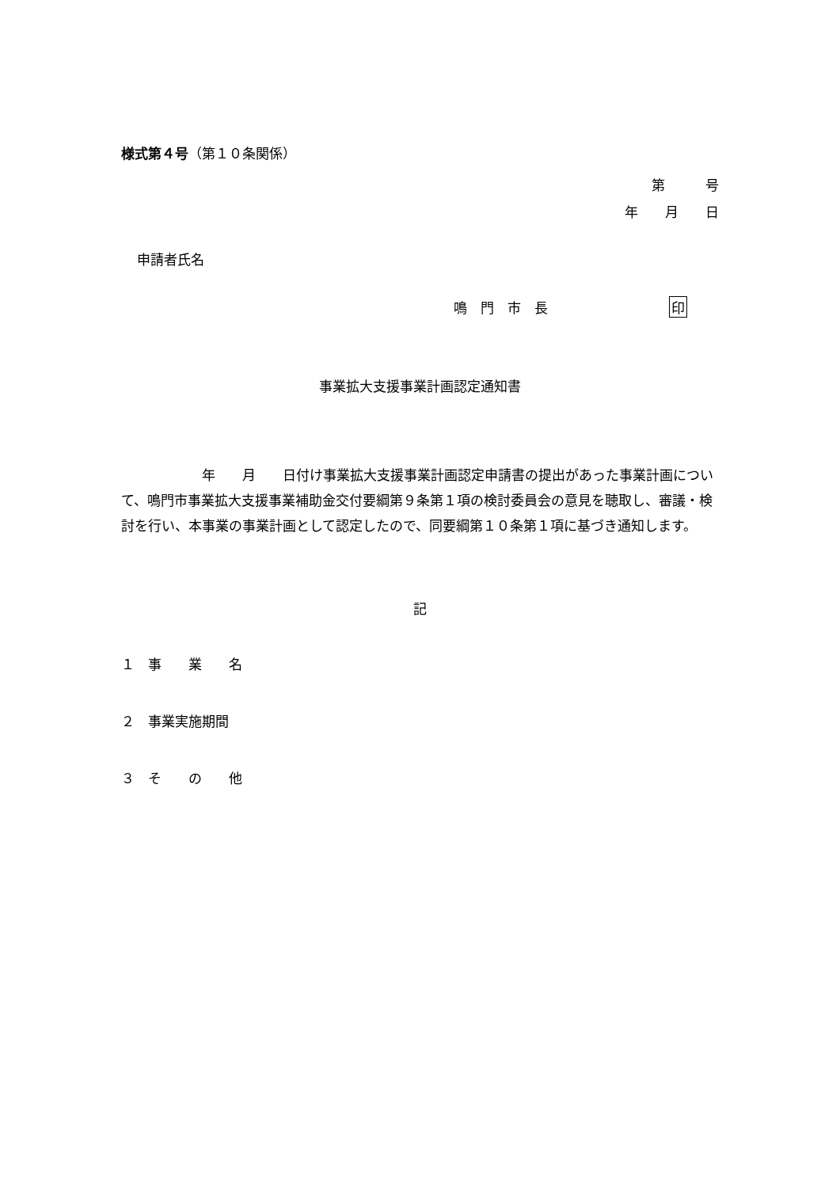様式第４号（第１０条関係）
第　　　号
年　　月　　日
申請者氏名
鳴　門　市　長　　　　　　　　　印
事業拡大支援事業計画認定通知書
　　　　　　年　　月　　日付け事業拡大支援事業計画認定申請書の提出があった事業計画について、鳴門市事業拡大支援事業補助金交付要綱第９条第１項の検討委員会の意見を聴取し、審議・検討を行い、本事業の事業計画として認定したので、同要綱第１０条第１項に基づき通知します。
記
１　事　　業　　名
２　事業実施期間
３　そ　　の　　他